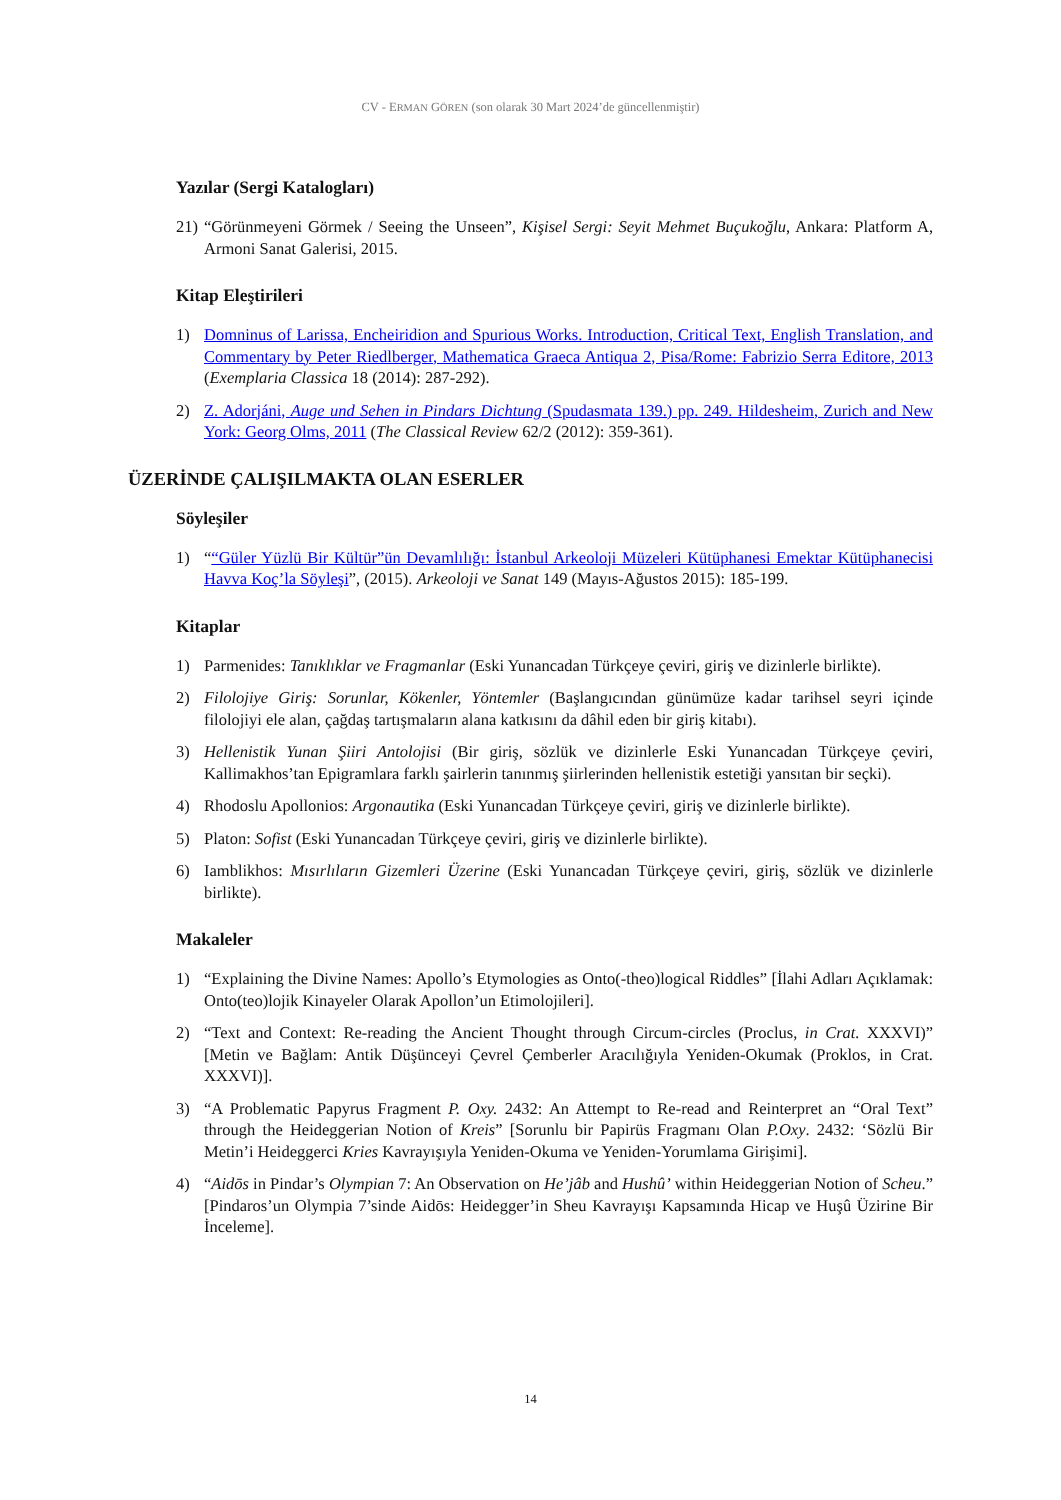CV - ERMAN GÖREN (son olarak 30 Mart 2024’de güncellenmiştir)
Yazılar (Sergi Katalogları)
21) “Görünmeyeni Görmek / Seeing the Unseen”, Kişisel Sergi: Seyit Mehmet Buçukoğlu, Ankara: Platform A, Armoni Sanat Galerisi, 2015.
Kitap Eleştirileri
1) Domninus of Larissa, Encheiridion and Spurious Works. Introduction, Critical Text, English Translation, and Commentary by Peter Riedlberger, Mathematica Graeca Antiqua 2, Pisa/Rome: Fabrizio Serra Editore, 2013 (Exemplaria Classica 18 (2014): 287-292).
2) Z. Adorjáni, Auge und Sehen in Pindars Dichtung (Spudasmata 139.) pp. 249. Hildesheim, Zurich and New York: Georg Olms, 2011 (The Classical Review 62/2 (2012): 359-361).
ÜZERİNDE ÇALIŞILMAKTA OLAN ESERLER
Söyleşiler
1) ““Güler Yüzlü Bir Kültür”ün Devamlılığı: İstanbul Arkeoloji Müzeleri Kütüphanesi Emektar Kütüphanecisi Havva Koç’la Söyleşi”, (2015). Arkeoloji ve Sanat 149 (Mayıs-Ağustos 2015): 185-199.
Kitaplar
1) Parmenides: Tanıklıklar ve Fragmanlar (Eski Yunancadan Türkçeye çeviri, giriş ve dizinlerle birlikte).
2) Filolojiye Giriş: Sorunlar, Kökenler, Yöntemler (Başlangıcından günümüze kadar tarihsel seyri içinde filolojiyi ele alan, çağdaş tartışmaların alana katkısını da dâhil eden bir giriş kitabı).
3) Hellenistik Yunan Şiiri Antolojisi (Bir giriş, sözlük ve dizinlerle Eski Yunancadan Türkçeye çeviri, Kallimakhos’tan Epigramlara farklı şairlerin tanınmış şiirlerinden hellenistik estetiği yansıtan bir seçki).
4) Rhodoslu Apollonios: Argonautika (Eski Yunancadan Türkçeye çeviri, giriş ve dizinlerle birlikte).
5) Platon: Sofist (Eski Yunancadan Türkçeye çeviri, giriş ve dizinlerle birlikte).
6) Iamblikhos: Mısırlıların Gizemleri Üzerine (Eski Yunancadan Türkçeye çeviri, giriş, sözlük ve dizinlerle birlikte).
Makaleler
1) “Explaining the Divine Names: Apollo’s Etymologies as Onto(-theo)logical Riddles” [İlahi Adları Açıklamak: Onto(teo)lojik Kinayeler Olarak Apollon’un Etimolojileri].
2) “Text and Context: Re-reading the Ancient Thought through Circum-circles (Proclus, in Crat. XXXVI)” [Metin ve Bağlam: Antik Düşünceyi Çevrel Çemberler Aracılığıyla Yeniden-Okumak (Proklos, in Crat. XXXVI)].
3) “A Problematic Papyrus Fragment P. Oxy. 2432: An Attempt to Re-read and Reinterpret an “Oral Text” through the Heideggerian Notion of Kreis” [Sorunlu bir Papirüs Fragmanı Olan P.Oxy. 2432: ‘Sözlü Bir Metin’i Heideggerci Kries Kavrayışıyla Yeniden-Okuma ve Yeniden-Yorumlama Girişimi].
4) “Aidōs in Pindar’s Olympian 7: An Observation on He’jâb and Hushû’ within Heideggerian Notion of Scheu.” [Pindaros’un Olympia 7’sinde Aidōs: Heidegger’in Sheu Kavrayışı Kapsamında Hicap ve Huşû Üzirine Bir İnceleme].
14